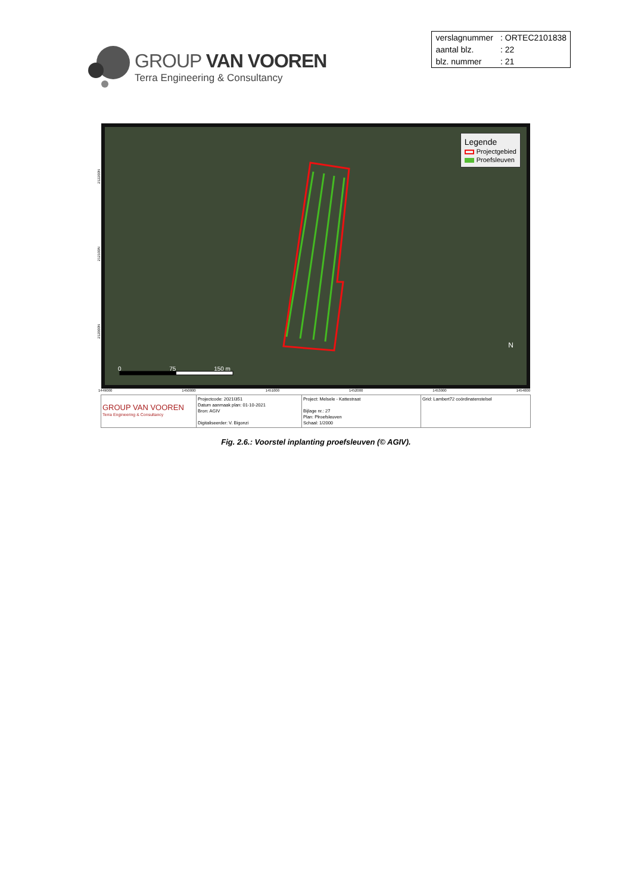GROUP VAN VOOREN
Terra Engineering & Consultancy
| verslagnummer | : ORTEC2101838 |
| aantal blz. | : 22 |
| blz. nummer | : 21 |
Legende
Projectgebied
Proefsleuven
0 75 150 m
N
212200N
212100N
212000N
1449000 1450000 1451000 1452000 1453000 1454000
| GROUP VAN VOOREN Terra Engineering & Consultancy | Projectcode: 2021I351 Datum aanmaak plan: 01-10-2021 Bron: AGIV Digitaliseerder: V. Bigonzi | Project: Melsele - Kattestraat Bijlage nr.: 27 Plan: Plroefsleuven Schaal: 1/2000 | Grid: Lambert72 coördinatenstelsel |
Fig. 2.6.: Voorstel inplanting proefsleuven (© AGIV).